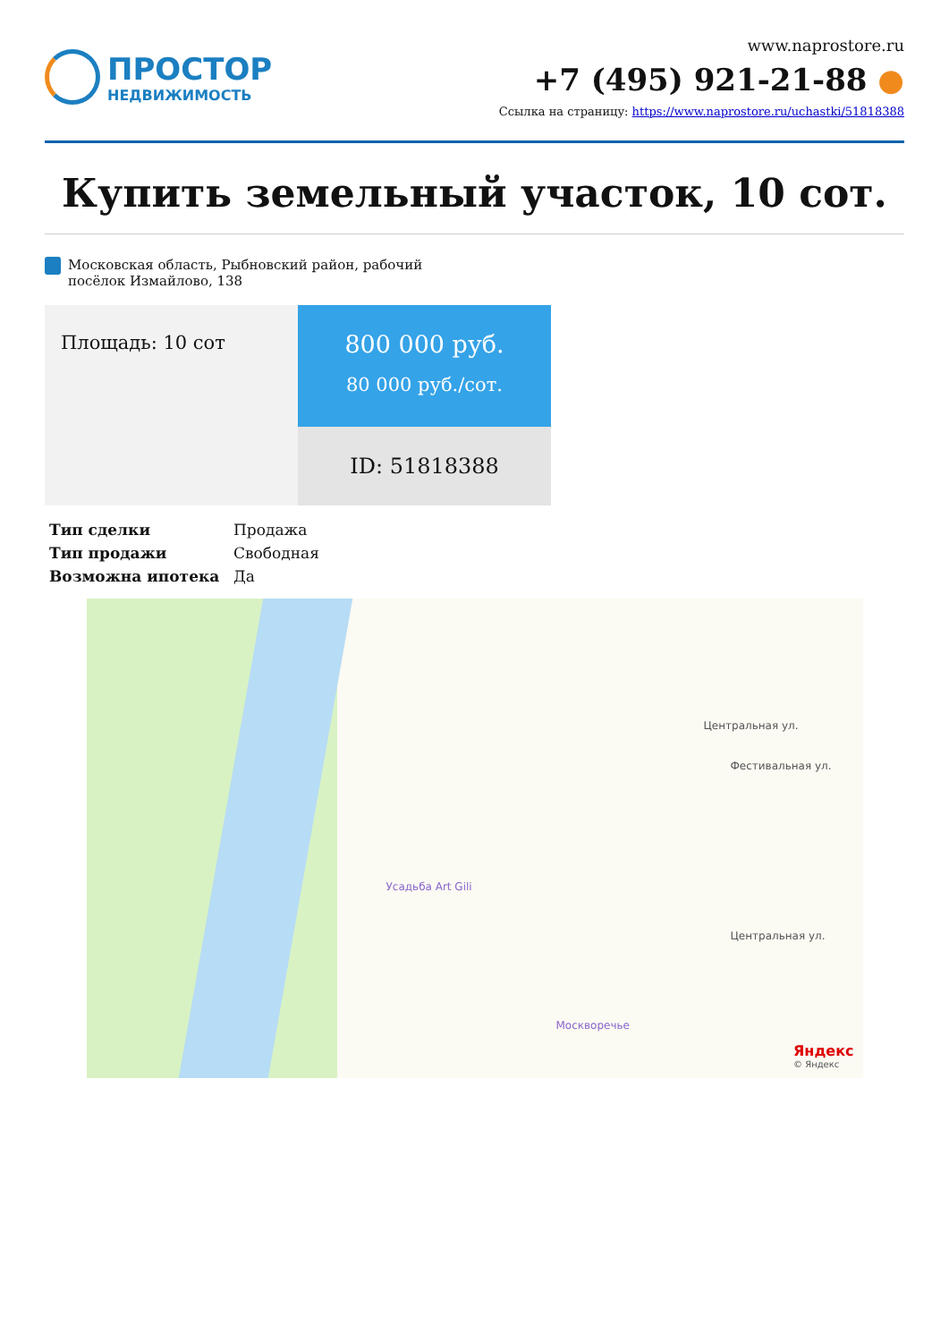ПРОСТОР
НЕДВИЖИМОСТЬ
www.naprostore.ru
+7 (495) 921-21-88 ●
Ссылка на страницу: https://www.naprostore.ru/uchastki/51818388
Купить земельный участок, 10 сот.
Московская область, Рыбновский район, рабочий посёлок Измайлово, 138
Площадь: 10 сот
800 000 руб.
80 000 руб./сот.
ID: 51818388
| Тип сделки | Продажа |
| Тип продажи | Свободная |
| Возможна ипотека | Да |
Центральная ул.
Фестивальная ул.
Центральная ул.
Усадьба Art Gili
Москворечье
Яндекс
© Яндекс